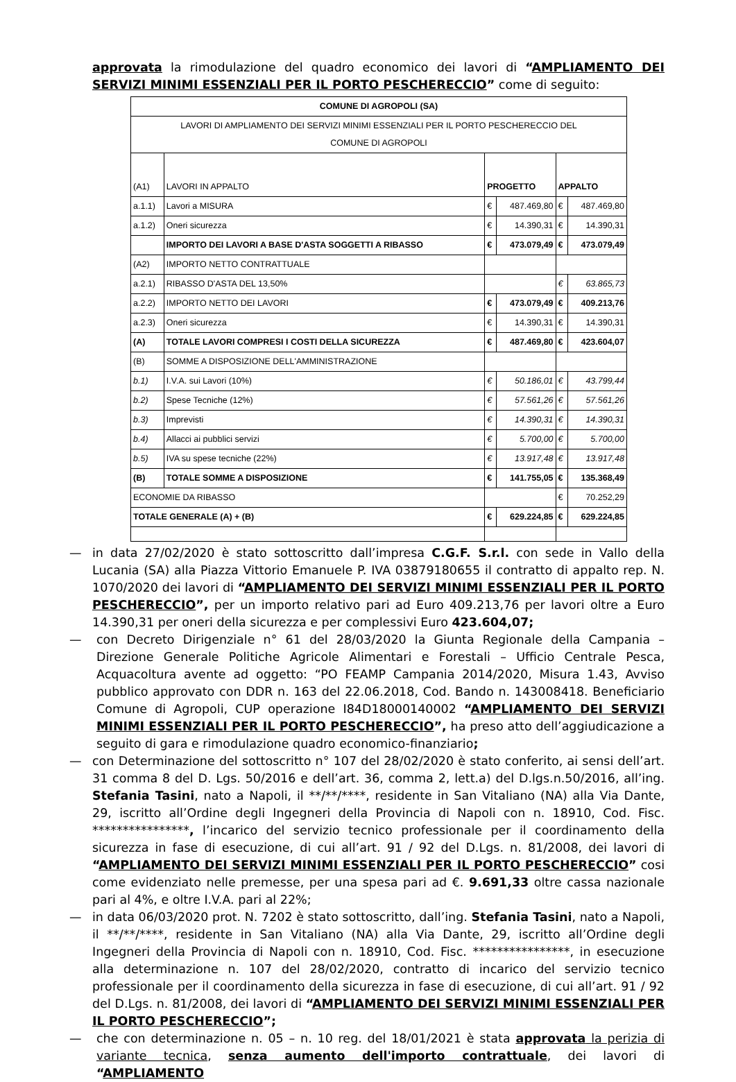approvata la rimodulazione del quadro economico dei lavori di “AMPLIAMENTO DEI SERVIZI MINIMI ESSENZIALI PER IL PORTO PESCHERECCIO” come di seguito:
| COMUNE DI AGROPOLI (SA) | | | | | |
| --- | --- | --- | --- | --- | --- |
| LAVORI DI AMPLIAMENTO DEI SERVIZI MINIMI ESSENZIALI PER IL PORTO PESCHERECCIO DEL COMUNE DI AGROPOLI | | | | | |
| (A1) | LAVORI IN APPALTO | PROGETTO | | APPALTO | |
| a.1.1) | Lavori a MISURA | € | 487.469,80 | € | 487.469,80 |
| a.1.2) | Oneri sicurezza | € | 14.390,31 | € | 14.390,31 |
| | IMPORTO DEI LAVORI A BASE D'ASTA SOGGETTI A RIBASSO | € | 473.079,49 | € | 473.079,49 |
| (A2) | IMPORTO NETTO CONTRATTUALE | | | | |
| a.2.1) | RIBASSO D'ASTA DEL 13,50% | | | € | 63.865,73 |
| a.2.2) | IMPORTO NETTO DEI LAVORI | € | 473.079,49 | € | 409.213,76 |
| a.2.3) | Oneri sicurezza | € | 14.390,31 | € | 14.390,31 |
| (A) | TOTALE LAVORI COMPRESI I COSTI DELLA SICUREZZA | € | 487.469,80 | € | 423.604,07 |
| (B) | SOMME A DISPOSIZIONE DELL'AMMINISTRAZIONE | | | | |
| b.1) | I.V.A. sui Lavori (10%) | € | 50.186,01 | € | 43.799,44 |
| b.2) | Spese Tecniche (12%) | € | 57.561,26 | € | 57.561,26 |
| b.3) | Imprevisti | € | 14.390,31 | € | 14.390,31 |
| b.4) | Allacci ai pubblici servizi | € | 5.700,00 | € | 5.700,00 |
| b.5) | IVA su spese tecniche (22%) | € | 13.917,48 | € | 13.917,48 |
| (B) | TOTALE SOMME A DISPOSIZIONE | € | 141.755,05 | € | 135.368,49 |
| ECONOMIE DA RIBASSO | | | | € | 70.252,29 |
| TOTALE GENERALE (A) + (B) | | € | 629.224,85 | € | 629.224,85 |
— in data 27/02/2020 è stato sottoscritto dall’impresa C.G.F. S.r.l. con sede in Vallo della Lucania (SA) alla Piazza Vittorio Emanuele P. IVA 03879180655 il contratto di appalto rep. N. 1070/2020 dei lavori di “AMPLIAMENTO DEI SERVIZI MINIMI ESSENZIALI PER IL PORTO PESCHERECCIO”, per un importo relativo pari ad Euro 409.213,76 per lavori oltre a Euro 14.390,31 per oneri della sicurezza e per complessivi Euro 423.604,07;
— con Decreto Dirigenziale n° 61 del 28/03/2020 la Giunta Regionale della Campania – Direzione Generale Politiche Agricole Alimentari e Forestali – Ufficio Centrale Pesca, Acquacoltura avente ad oggetto: “PO FEAMP Campania 2014/2020, Misura 1.43, Avviso pubblico approvato con DDR n. 163 del 22.06.2018, Cod. Bando n. 143008418. Beneficiario Comune di Agropoli, CUP operazione I84D18000140002 “AMPLIAMENTO DEI SERVIZI MINIMI ESSENZIALI PER IL PORTO PESCHERECCIO”, ha preso atto dell’aggiudicazione a seguito di gara e rimodulazione quadro economico-finanziario;
— con Determinazione del sottoscritto n° 107 del 28/02/2020 è stato conferito, ai sensi dell’art. 31 comma 8 del D. Lgs. 50/2016 e dell’art. 36, comma 2, lett.a) del D.lgs.n.50/2016, all’ing. Stefania Tasini, nato a Napoli, il **/**/****, residente in San Vitaliano (NA) alla Via Dante, 29, iscritto all’Ordine degli Ingegneri della Provincia di Napoli con n. 18910, Cod. Fisc. ****************, l’incarico del servizio tecnico professionale per il coordinamento della sicurezza in fase di esecuzione, di cui all’art. 91 / 92 del D.Lgs. n. 81/2008, dei lavori di “AMPLIAMENTO DEI SERVIZI MINIMI ESSENZIALI PER IL PORTO PESCHERECCIO” cosi come evidenziato nelle premesse, per una spesa pari ad €. 9.691,33 oltre cassa nazionale pari al 4%, e oltre I.V.A. pari al 22%;
— in data 06/03/2020 prot. N. 7202 è stato sottoscritto, dall’ing. Stefania Tasini, nato a Napoli, il **/**/****, residente in San Vitaliano (NA) alla Via Dante, 29, iscritto all’Ordine degli Ingegneri della Provincia di Napoli con n. 18910, Cod. Fisc. ****************, in esecuzione alla determinazione n. 107 del 28/02/2020, contratto di incarico del servizio tecnico professionale per il coordinamento della sicurezza in fase di esecuzione, di cui all’art. 91 / 92 del D.Lgs. n. 81/2008, dei lavori di “AMPLIAMENTO DEI SERVIZI MINIMI ESSENZIALI PER IL PORTO PESCHERECCIO”;
— che con determinazione n. 05 – n. 10 reg. del 18/01/2021 è stata approvata la perizia di variante tecnica, senza aumento dell'importo contrattuale, dei lavori di “AMPLIAMENTO